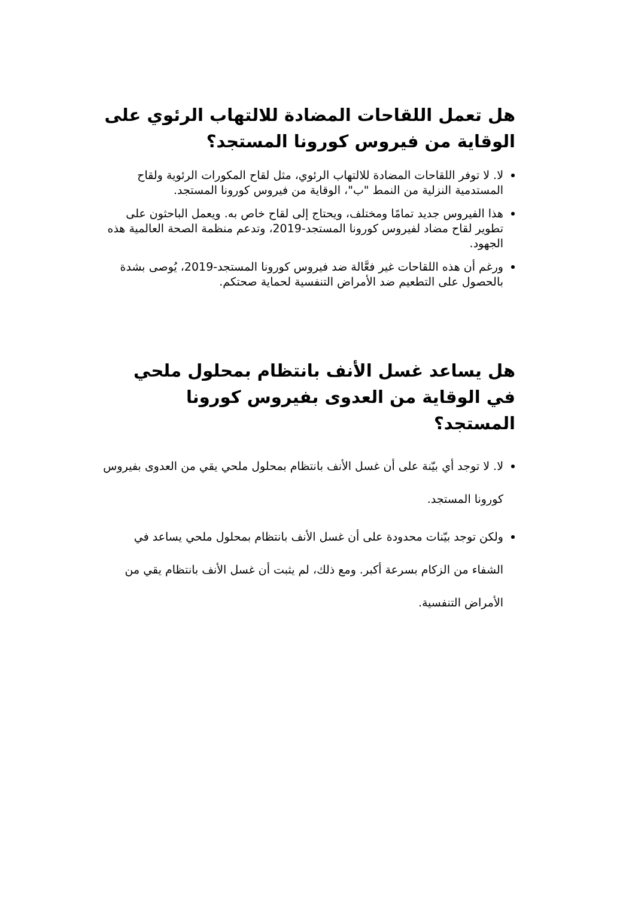هل تعمل اللقاحات المضادة للالتهاب الرئوي على الوقاية من فيروس كورونا المستجد؟
لا. لا توفر اللقاحات المضادة للالتهاب الرئوي، مثل لقاح المكورات الرئوية ولقاح المستدمية النزلية من النمط "ب"، الوقاية من فيروس كورونا المستجد.
هذا الفيروس جديد تمامًا ومختلف، ويحتاج إلى لقاح خاص به. ويعمل الباحثون على تطوير لقاح مضاد لفيروس كورونا المستجد-2019، وتدعم منظمة الصحة العالمية هذه الجهود.
ورغم أن هذه اللقاحات غير فعَّالة ضد فيروس كورونا المستجد-2019، يُوصى بشدة بالحصول على التطعيم ضد الأمراض التنفسية لحماية صحتكم.
هل يساعد غسل الأنف بانتظام بمحلول ملحي في الوقاية من العدوى بفيروس كورونا المستجد؟
لا. لا توجد أي بيّنة على أن غسل الأنف بانتظام بمحلول ملحي يقي من العدوى بفيروس كورونا المستجد.
ولكن توجد بيّنات محدودة على أن غسل الأنف بانتظام بمحلول ملحي يساعد في الشفاء من الزكام بسرعة أكبر. ومع ذلك، لم يثبت أن غسل الأنف بانتظام يقي من الأمراض التنفسية.